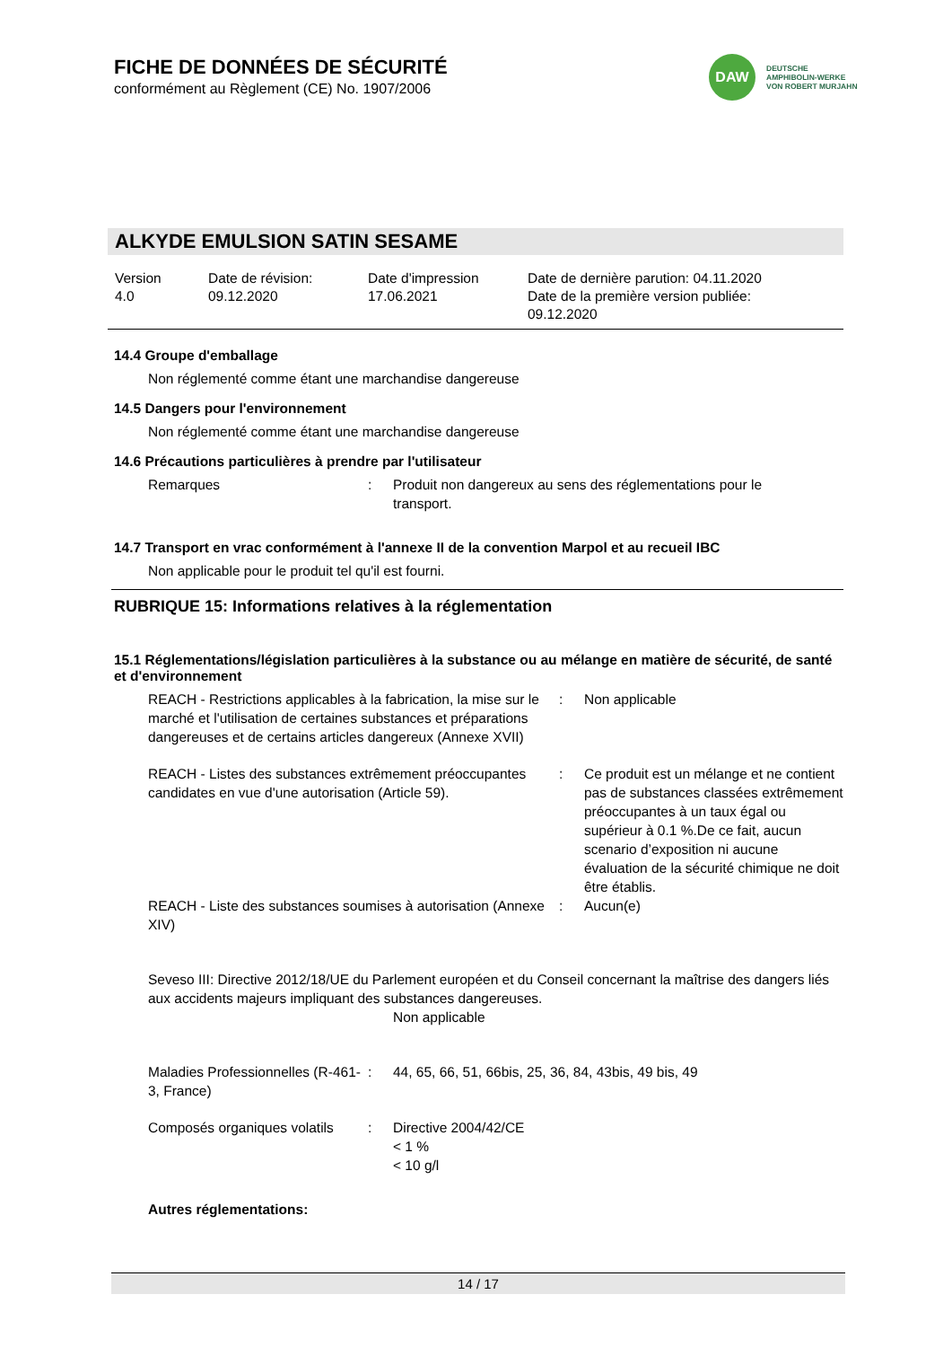FICHE DE DONNÉES DE SÉCURITÉ
conformément au Règlement (CE) No. 1907/2006
DAW
DEUTSCHE
AMPHIBOLIN-WERKE
VON ROBERT MURJAHN
ALKYDE EMULSION SATIN SESAME
Version
4.0
Date de révision:
09.12.2020
Date d'impression
17.06.2021
Date de dernière parution: 04.11.2020
Date de la première version publiée:
09.12.2020
14.4 Groupe d'emballage
Non réglementé comme étant une marchandise dangereuse
14.5 Dangers pour l'environnement
Non réglementé comme étant une marchandise dangereuse
14.6 Précautions particulières à prendre par l'utilisateur
| Remarques | : | Produit non dangereux au sens des réglementations pour le transport. |
14.7 Transport en vrac conformément à l'annexe II de la convention Marpol et au recueil IBC
Non applicable pour le produit tel qu'il est fourni.
RUBRIQUE 15: Informations relatives à la réglementation
15.1 Réglementations/législation particulières à la substance ou au mélange en matière de sécurité, de santé et d'environnement
| REACH - Restrictions applicables à la fabrication, la mise sur le marché et l'utilisation de certaines substances et préparations dangereuses et de certains articles dangereux (Annexe XVII) | : | Non applicable |
| REACH - Listes des substances extrêmement préoccupantes candidates en vue d'une autorisation (Article 59). | : | Ce produit est un mélange et ne contient pas de substances classées extrêmement préoccupantes à un taux égal ou supérieur à 0.1 %.De ce fait, aucun scenario d’exposition ni aucune évaluation de la sécurité chimique ne doit être établis. |
| REACH - Liste des substances soumises à autorisation (Annexe XIV) | : | Aucun(e) |
Seveso III: Directive 2012/18/UE du Parlement européen et du Conseil concernant la maîtrise des dangers liés aux accidents majeurs impliquant des substances dangereuses.
Non applicable
| Maladies Professionnelles (R-461-3, France) | : | 44, 65, 66, 51, 66bis, 25, 36, 84, 43bis, 49 bis, 49 |
| Composés organiques volatils | : | Directive 2004/42/CE < 1 % < 10 g/l |
Autres réglementations:
14 / 17